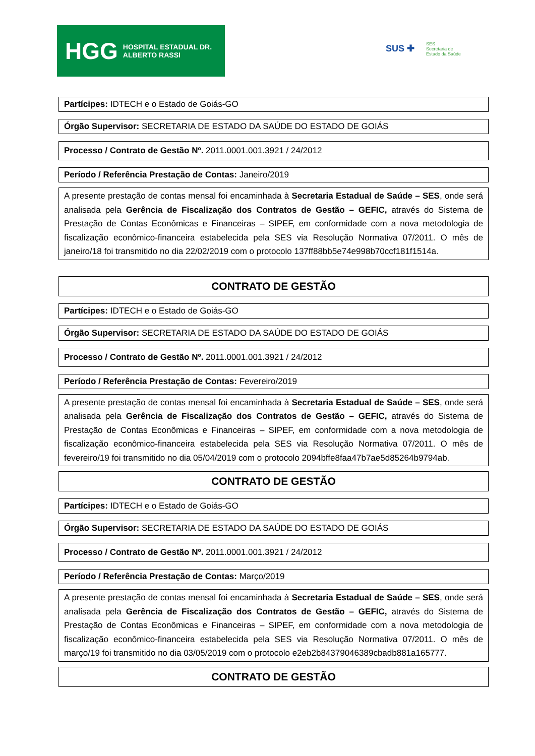HGG HOSPITAL ESTADUAL DR. ALBERTO RASSI
SUS ✚ SES
Secretaria de
Estado da Saúde
Partícipes: IDTECH e o Estado de Goiás-GO
Órgão Supervisor: SECRETARIA DE ESTADO DA SAÚDE DO ESTADO DE GOIÁS
Processo / Contrato de Gestão Nº. 2011.0001.001.3921 / 24/2012
Período / Referência Prestação de Contas: Janeiro/2019
A presente prestação de contas mensal foi encaminhada à Secretaria Estadual de Saúde – SES, onde será analisada pela Gerência de Fiscalização dos Contratos de Gestão – GEFIC, através do Sistema de Prestação de Contas Econômicas e Financeiras – SIPEF, em conformidade com a nova metodologia de fiscalização econômico-financeira estabelecida pela SES via Resolução Normativa 07/2011. O mês de janeiro/18 foi transmitido no dia 22/02/2019 com o protocolo 137ff88bb5e74e998b70ccf181f1514a.
CONTRATO DE GESTÃO
Partícipes: IDTECH e o Estado de Goiás-GO
Órgão Supervisor: SECRETARIA DE ESTADO DA SAÚDE DO ESTADO DE GOIÁS
Processo / Contrato de Gestão Nº. 2011.0001.001.3921 / 24/2012
Período / Referência Prestação de Contas: Fevereiro/2019
A presente prestação de contas mensal foi encaminhada à Secretaria Estadual de Saúde – SES, onde será analisada pela Gerência de Fiscalização dos Contratos de Gestão – GEFIC, através do Sistema de Prestação de Contas Econômicas e Financeiras – SIPEF, em conformidade com a nova metodologia de fiscalização econômico-financeira estabelecida pela SES via Resolução Normativa 07/2011. O mês de fevereiro/19 foi transmitido no dia 05/04/2019 com o protocolo 2094bffe8faa47b7ae5d85264b9794ab.
CONTRATO DE GESTÃO
Partícipes: IDTECH e o Estado de Goiás-GO
Órgão Supervisor: SECRETARIA DE ESTADO DA SAÚDE DO ESTADO DE GOIÁS
Processo / Contrato de Gestão Nº. 2011.0001.001.3921 / 24/2012
Período / Referência Prestação de Contas: Março/2019
A presente prestação de contas mensal foi encaminhada à Secretaria Estadual de Saúde – SES, onde será analisada pela Gerência de Fiscalização dos Contratos de Gestão – GEFIC, através do Sistema de Prestação de Contas Econômicas e Financeiras – SIPEF, em conformidade com a nova metodologia de fiscalização econômico-financeira estabelecida pela SES via Resolução Normativa 07/2011. O mês de março/19 foi transmitido no dia 03/05/2019 com o protocolo e2eb2b84379046389cbadb881a165777.
CONTRATO DE GESTÃO